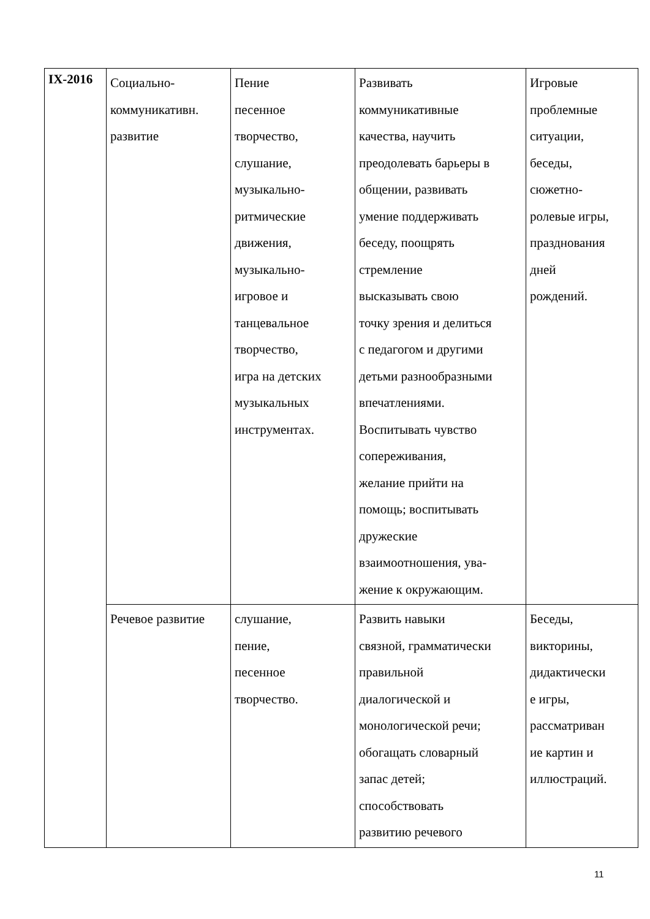| IX-2016 | Социально- коммуникативн. развитие | Пение песенное творчество, слушание, музыкально- ритмические движения, музыкально- игровое и танцевальное творчество, игра на детских музыкальных инструментах. | Развивать коммуникативные качества, научить преодолевать барьеры в общении, развивать умение поддерживать беседу, поощрять стремление высказывать свою точку зрения и делиться с педагогом и другими детьми разнообразными впечатлениями. Воспитывать чувство сопереживания, желание прийти на помощь; воспитывать дружеские взаимоотношения, ува- жение к окружающим. | Игровые проблемные ситуации, беседы, сюжетно- ролевые игры, празднования дней рождений. |
| | Речевое развитие | слушание, пение, песенное творчество. | Развить навыки связной, грамматически правильной диалогической и монологической речи; обогащать словарный запас детей; способствовать развитию речевого | Беседы, викторины, дидактически е игры, рассматриван ие картин и иллюстраций. |
11